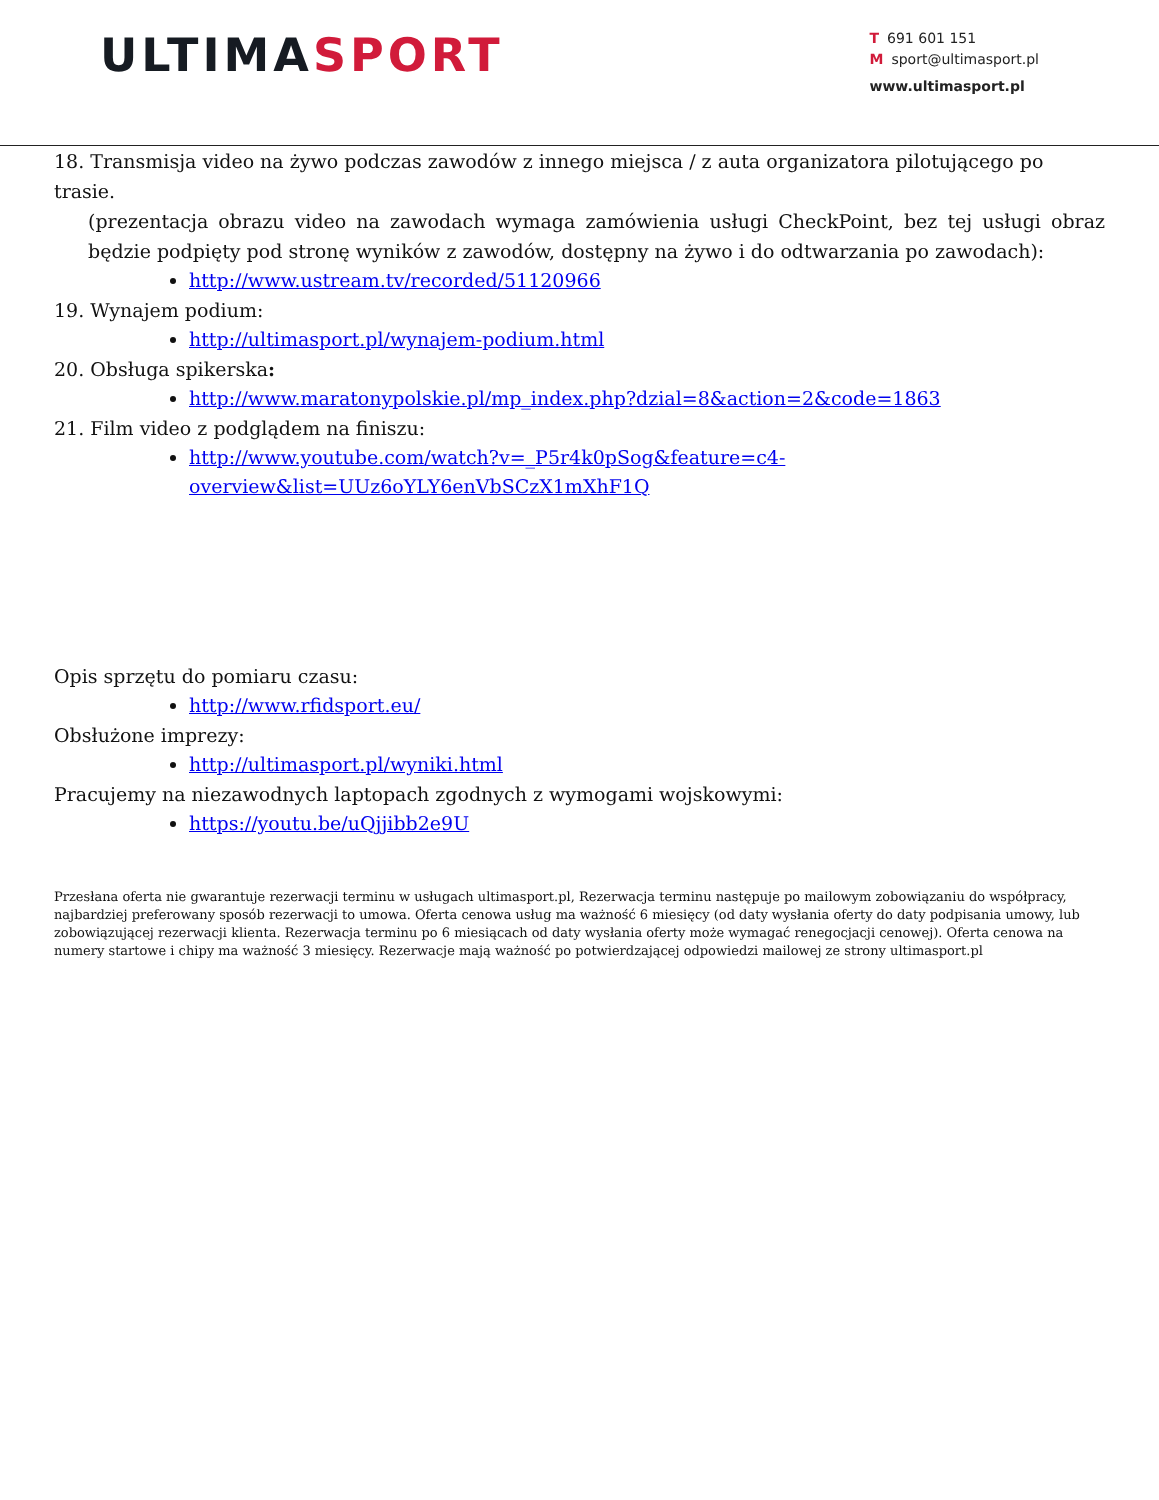ULTIMASPORT
T 691 601 151
Msport@ultimasport.pl
www.ultimasport.pl
18. Transmisja video na żywo podczas zawodów z innego miejsca / z auta organizatora pilotującego po trasie.
(prezentacja obrazu video na zawodach wymaga zamówienia usługi CheckPoint, bez tej usługi obraz będzie podpięty pod stronę wyników z zawodów, dostępny na żywo i do odtwarzania po zawodach):
http://www.ustream.tv/recorded/51120966
19. Wynajem podium:
http://ultimasport.pl/wynajem-podium.html
20. Obsługa spikerska:
http://www.maratonypolskie.pl/mp_index.php?dzial=8&action=2&code=1863
21. Film video z podglądem na finiszu:
http://www.youtube.com/watch?v=_P5r4k0pSog&feature=c4-
overview&list=UUz6oYLY6enVbSCzX1mXhF1Q
Opis sprzętu do pomiaru czasu:
http://www.rfidsport.eu/
Obsłużone imprezy:
http://ultimasport.pl/wyniki.html
Pracujemy na niezawodnych laptopach zgodnych z wymogami wojskowymi:
https://youtu.be/uQjjibb2e9U
Przesłana oferta nie gwarantuje rezerwacji terminu w usługach ultimasport.pl, Rezerwacja terminu następuje po mailowym zobowiązaniu do współpracy, najbardziej preferowany sposób rezerwacji to umowa. Oferta cenowa usług ma ważność 6 miesięcy (od daty wysłania oferty do daty podpisania umowy, lub zobowiązującej rezerwacji klienta. Rezerwacja terminu po 6 miesiącach od daty wysłania oferty może wymagać renegocjacji cenowej). Oferta cenowa na numery startowe i chipy ma ważność 3 miesięcy. Rezerwacje mają ważność po potwierdzającej odpowiedzi mailowej ze strony ultimasport.pl